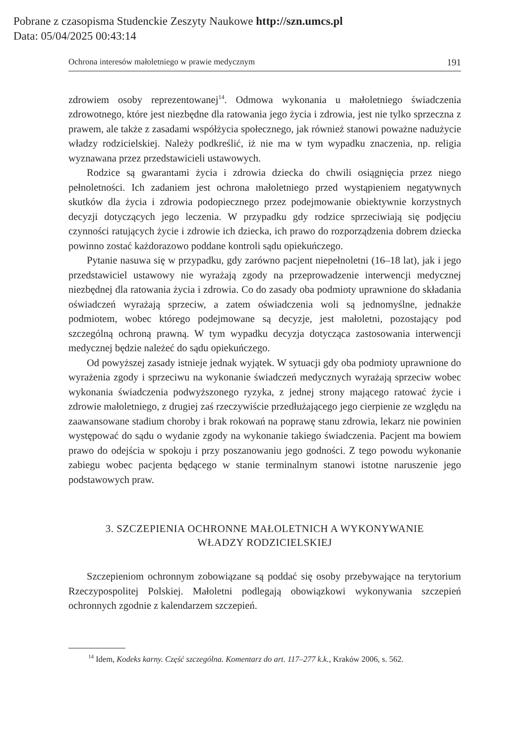Pobrane z czasopisma Studenckie Zeszyty Naukowe http://szn.umcs.pl
Data: 05/04/2025 00:43:14
Ochrona interesów małoletniego w prawie medycznym 191
zdrowiem osoby reprezentowanej<sup>14</sup>. Odmowa wykonania u małoletniego świadczenia zdrowotnego, które jest niezbędne dla ratowania jego życia i zdrowia, jest nie tylko sprzeczna z prawem, ale także z zasadami współżycia społecznego, jak również stanowi poważne nadużycie władzy rodzicielskiej. Należy podkreślić, iż nie ma w tym wypadku znaczenia, np. religia wyznawana przez przedstawicieli ustawowych.
Rodzice są gwarantami życia i zdrowia dziecka do chwili osiągnięcia przez niego pełnoletności. Ich zadaniem jest ochrona małoletniego przed wystąpieniem negatywnych skutków dla życia i zdrowia podopiecznego przez podejmowanie obiektywnie korzystnych decyzji dotyczących jego leczenia. W przypadku gdy rodzice sprzeciwiają się podjęciu czynności ratujących życie i zdrowie ich dziecka, ich prawo do rozporządzenia dobrem dziecka powinno zostać każdorazowo poddane kontroli sądu opiekuńczego.
Pytanie nasuwa się w przypadku, gdy zarówno pacjent niepełnoletni (16–18 lat), jak i jego przedstawiciel ustawowy nie wyrażają zgody na przeprowadzenie interwencji medycznej niezbędnej dla ratowania życia i zdrowia. Co do zasady oba podmioty uprawnione do składania oświadczeń wyrażają sprzeciw, a zatem oświadczenia woli są jednomyślne, jednakże podmiotem, wobec którego podejmowane są decyzje, jest małoletni, pozostający pod szczególną ochroną prawną. W tym wypadku decyzja dotycząca zastosowania interwencji medycznej będzie należeć do sądu opiekuńczego.
Od powyższej zasady istnieje jednak wyjątek. W sytuacji gdy oba podmioty uprawnione do wyrażenia zgody i sprzeciwu na wykonanie świadczeń medycznych wyrażają sprzeciw wobec wykonania świadczenia podwyższonego ryzyka, z jednej strony mającego ratować życie i zdrowie małoletniego, z drugiej zaś rzeczywiście przedłużającego jego cierpienie ze względu na zaawansowane stadium choroby i brak rokowań na poprawę stanu zdrowia, lekarz nie powinien występować do sądu o wydanie zgody na wykonanie takiego świadczenia. Pacjent ma bowiem prawo do odejścia w spokoju i przy poszanowaniu jego godności. Z tego powodu wykonanie zabiegu wobec pacjenta będącego w stanie terminalnym stanowi istotne naruszenie jego podstawowych praw.
3. SZCZEPIENIA OCHRONNE MAŁOLETNICH A WYKONYWANIE
WŁADZY RODZICIELSKIEJ
Szczepieniom ochronnym zobowiązane są poddać się osoby przebywające na terytorium Rzeczypospolitej Polskiej. Małoletni podlegają obowiązkowi wykonywania szczepień ochronnych zgodnie z kalendarzem szczepień.
<sup>14</sup> Idem, Kodeks karny. Część szczególna. Komentarz do art. 117–277 k.k., Kraków 2006, s. 562.